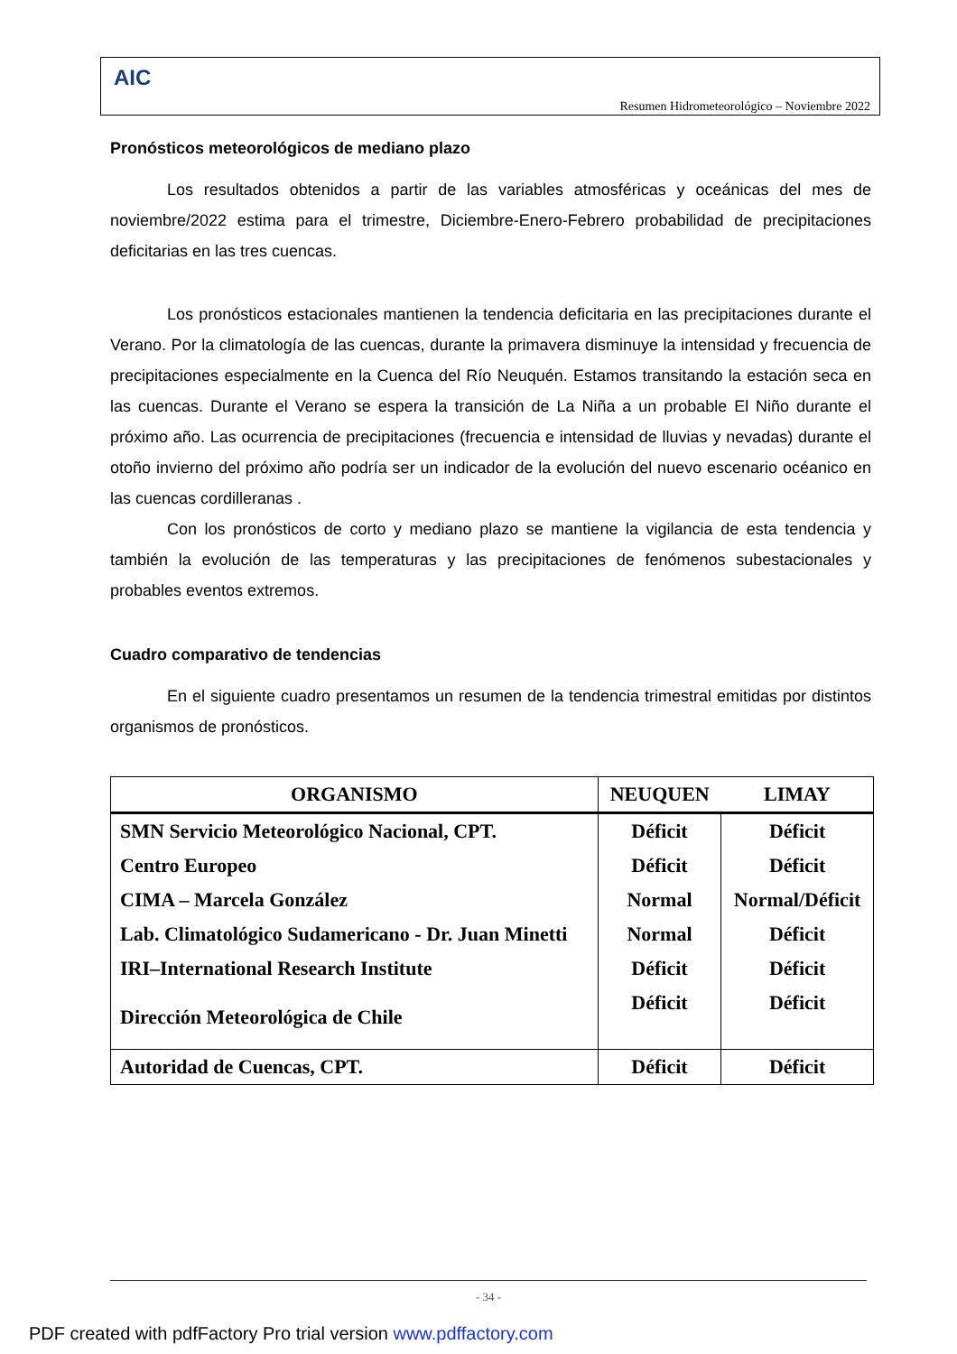AIC
Resumen Hidrometeorológico – Noviembre 2022
Pronósticos meteorológicos de mediano plazo
Los resultados obtenidos a partir de las variables atmosféricas y oceánicas del mes de noviembre/2022 estima para el trimestre, Diciembre-Enero-Febrero probabilidad de precipitaciones deficitarias en las tres cuencas.
Los pronósticos estacionales mantienen la tendencia deficitaria en las precipitaciones durante el Verano. Por la climatología de las cuencas, durante la primavera disminuye la intensidad y frecuencia de precipitaciones especialmente en la Cuenca del Río Neuquén. Estamos transitando la estación seca en las cuencas. Durante el Verano se espera la transición de La Niña a un probable El Niño durante el próximo año. Las ocurrencia de precipitaciones (frecuencia e intensidad de lluvias y nevadas) durante el otoño invierno del próximo año podría ser un indicador de la evolución del nuevo escenario océanico en las cuencas cordilleranas .
Con los pronósticos de corto y mediano plazo se mantiene la vigilancia de esta tendencia y también la evolución de las temperaturas y las precipitaciones de fenómenos subestacionales y probables eventos extremos.
Cuadro comparativo de tendencias
En el siguiente cuadro presentamos un resumen de la tendencia trimestral emitidas por distintos organismos de pronósticos.
| ORGANISMO | NEUQUEN | LIMAY |
| --- | --- | --- |
| SMN Servicio Meteorológico Nacional, CPT. | Déficit | Déficit |
| Centro Europeo | Déficit | Déficit |
| CIMA – Marcela González | Normal | Normal/Déficit |
| Lab. Climatológico Sudamericano - Dr. Juan Minetti | Normal | Déficit |
| IRI–International Research Institute | Déficit | Déficit |
| Dirección Meteorológica de Chile | Déficit | Déficit |
| Autoridad de Cuencas, CPT. | Déficit | Déficit |
- 34 -
PDF created with pdfFactory Pro trial version www.pdffactory.com